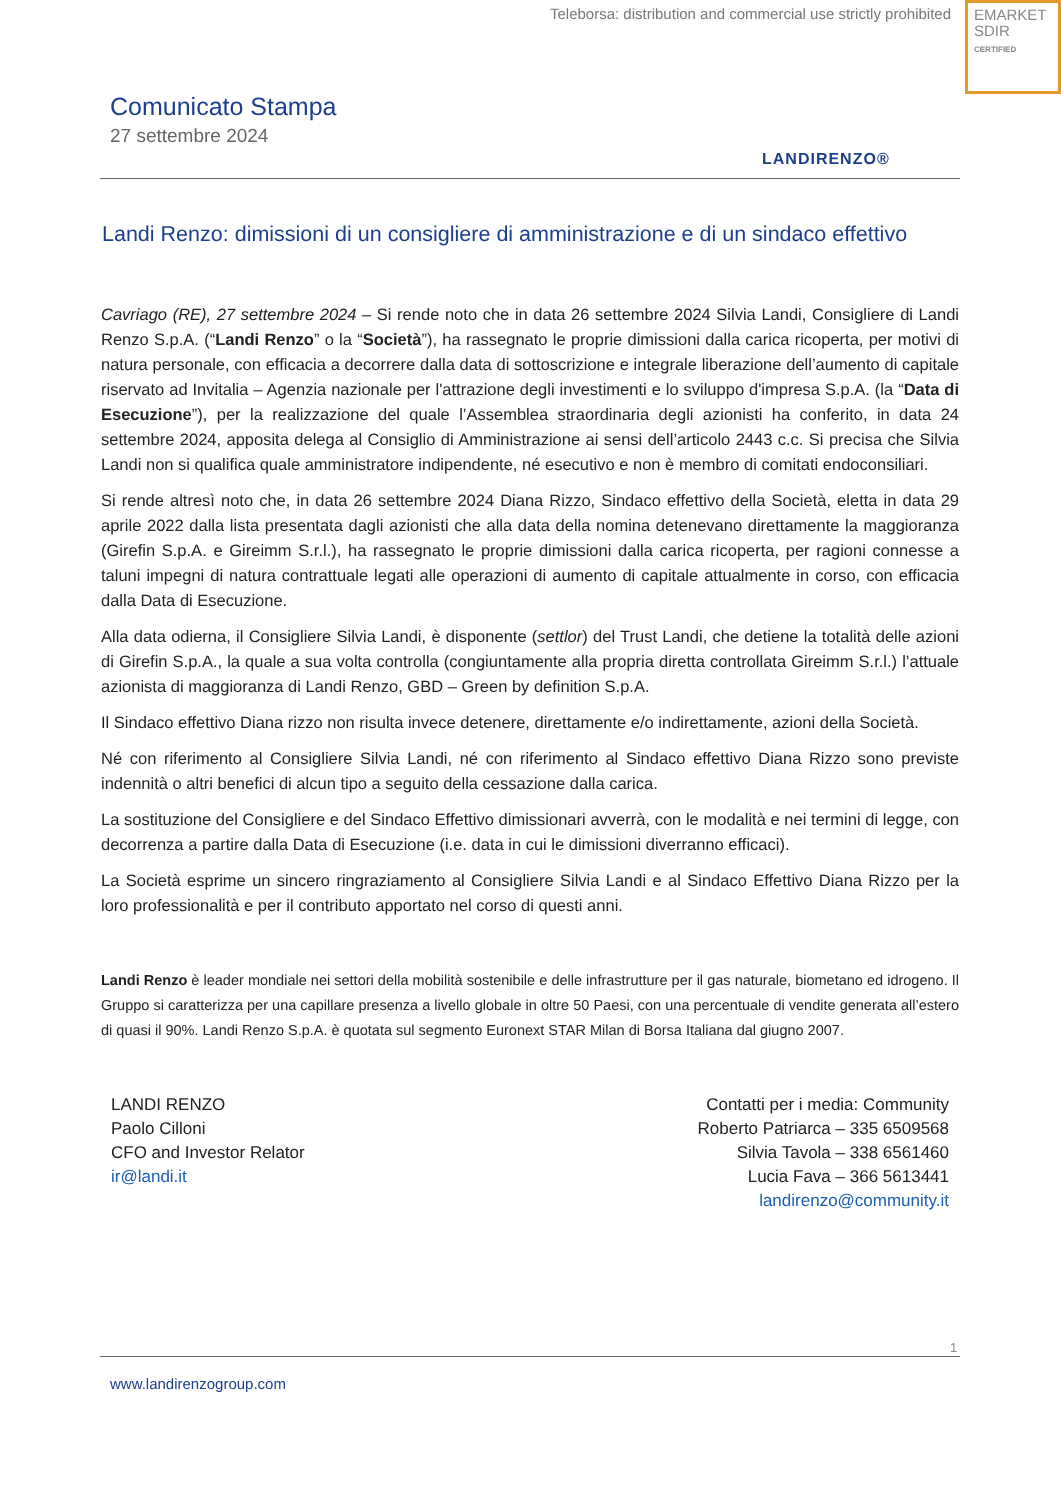Teleborsa: distribution and commercial use strictly prohibited
EMARKET
SDIR
CERTIFIED
Comunicato Stampa
27 settembre 2024
LANDIRENZO®
Landi Renzo: dimissioni di un consigliere di amministrazione e di un sindaco effettivo
Cavriago (RE), 27 settembre 2024 – Si rende noto che in data 26 settembre 2024 Silvia Landi, Consigliere di Landi Renzo S.p.A. (“Landi Renzo” o la “Società”), ha rassegnato le proprie dimissioni dalla carica ricoperta, per motivi di natura personale, con efficacia a decorrere dalla data di sottoscrizione e integrale liberazione dell’aumento di capitale riservato ad Invitalia – Agenzia nazionale per l'attrazione degli investimenti e lo sviluppo d'impresa S.p.A. (la “Data di Esecuzione”), per la realizzazione del quale l’Assemblea straordinaria degli azionisti ha conferito, in data 24 settembre 2024, apposita delega al Consiglio di Amministrazione ai sensi dell’articolo 2443 c.c. Si precisa che Silvia Landi non si qualifica quale amministratore indipendente, né esecutivo e non è membro di comitati endoconsiliari.
Si rende altresì noto che, in data 26 settembre 2024 Diana Rizzo, Sindaco effettivo della Società, eletta in data 29 aprile 2022 dalla lista presentata dagli azionisti che alla data della nomina detenevano direttamente la maggioranza (Girefin S.p.A. e Gireimm S.r.l.), ha rassegnato le proprie dimissioni dalla carica ricoperta, per ragioni connesse a taluni impegni di natura contrattuale legati alle operazioni di aumento di capitale attualmente in corso, con efficacia dalla Data di Esecuzione.
Alla data odierna, il Consigliere Silvia Landi, è disponente (settlor) del Trust Landi, che detiene la totalità delle azioni di Girefin S.p.A., la quale a sua volta controlla (congiuntamente alla propria diretta controllata Gireimm S.r.l.) l’attuale azionista di maggioranza di Landi Renzo, GBD – Green by definition S.p.A.
Il Sindaco effettivo Diana rizzo non risulta invece detenere, direttamente e/o indirettamente, azioni della Società.
Né con riferimento al Consigliere Silvia Landi, né con riferimento al Sindaco effettivo Diana Rizzo sono previste indennità o altri benefici di alcun tipo a seguito della cessazione dalla carica.
La sostituzione del Consigliere e del Sindaco Effettivo dimissionari avverrà, con le modalità e nei termini di legge, con decorrenza a partire dalla Data di Esecuzione (i.e. data in cui le dimissioni diverranno efficaci).
La Società esprime un sincero ringraziamento al Consigliere Silvia Landi e al Sindaco Effettivo Diana Rizzo per la loro professionalità e per il contributo apportato nel corso di questi anni.
Landi Renzo è leader mondiale nei settori della mobilità sostenibile e delle infrastrutture per il gas naturale, biometano ed idrogeno. Il Gruppo si caratterizza per una capillare presenza a livello globale in oltre 50 Paesi, con una percentuale di vendite generata all’estero di quasi il 90%. Landi Renzo S.p.A. è quotata sul segmento Euronext STAR Milan di Borsa Italiana dal giugno 2007.
LANDI RENZO
Paolo Cilloni
CFO and Investor Relator
ir@landi.it
Contatti per i media: Community
Roberto Patriarca – 335 6509568
Silvia Tavola – 338 6561460
Lucia Fava – 366 5613441
landirenzo@community.it
1
www.landirenzogroup.com